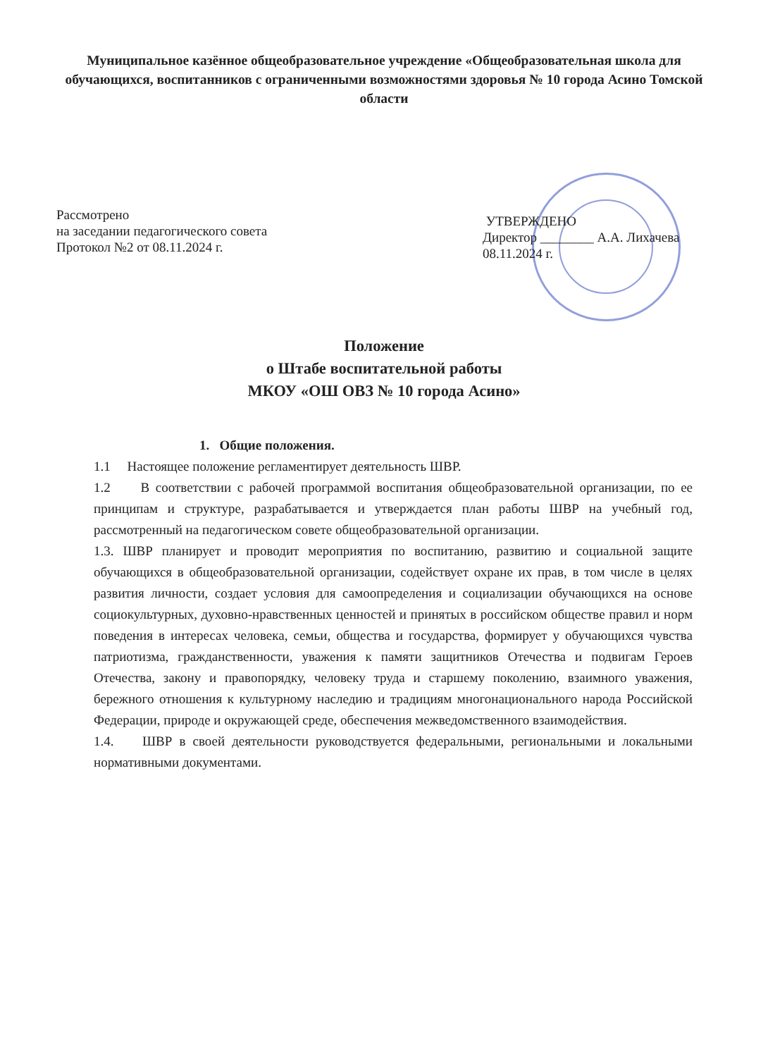Муниципальное казённое общеобразовательное учреждение «Общеобразовательная школа для обучающихся, воспитанников с ограниченными возможностями здоровья № 10 города Асино Томской области
Рассмотрено
на заседании педагогического совета
Протокол №2 от 08.11.2024 г.
УТВЕРЖДЕНО
Директор ________ А.А. Лихачева
08.11.2024 г.
Положение
о Штабе воспитательной работы
МКОУ «ОШ ОВЗ № 10 города Асино»
1. Общие положения.
1.1 Настоящее положение регламентирует деятельность ШВР.
1.2 В соответствии с рабочей программой воспитания общеобразовательной организации, по ее принципам и структуре, разрабатывается и утверждается план работы ШВР на учебный год, рассмотренный на педагогическом совете общеобразовательной организации.
1.3. ШВР планирует и проводит мероприятия по воспитанию, развитию и социальной защите обучающихся в общеобразовательной организации, содействует охране их прав, в том числе в целях развития личности, создает условия для самоопределения и социализации обучающихся на основе социокультурных, духовно-нравственных ценностей и принятых в российском обществе правил и норм поведения в интересах человека, семьи, общества и государства, формирует у обучающихся чувства патриотизма, гражданственности, уважения к памяти защитников Отечества и подвигам Героев Отечества, закону и правопорядку, человеку труда и старшему поколению, взаимного уважения, бережного отношения к культурному наследию и традициям многонационального народа Российской Федерации, природе и окружающей среде, обеспечения межведомственного взаимодействия.
1.4. ШВР в своей деятельности руководствуется федеральными, региональными и локальными нормативными документами.